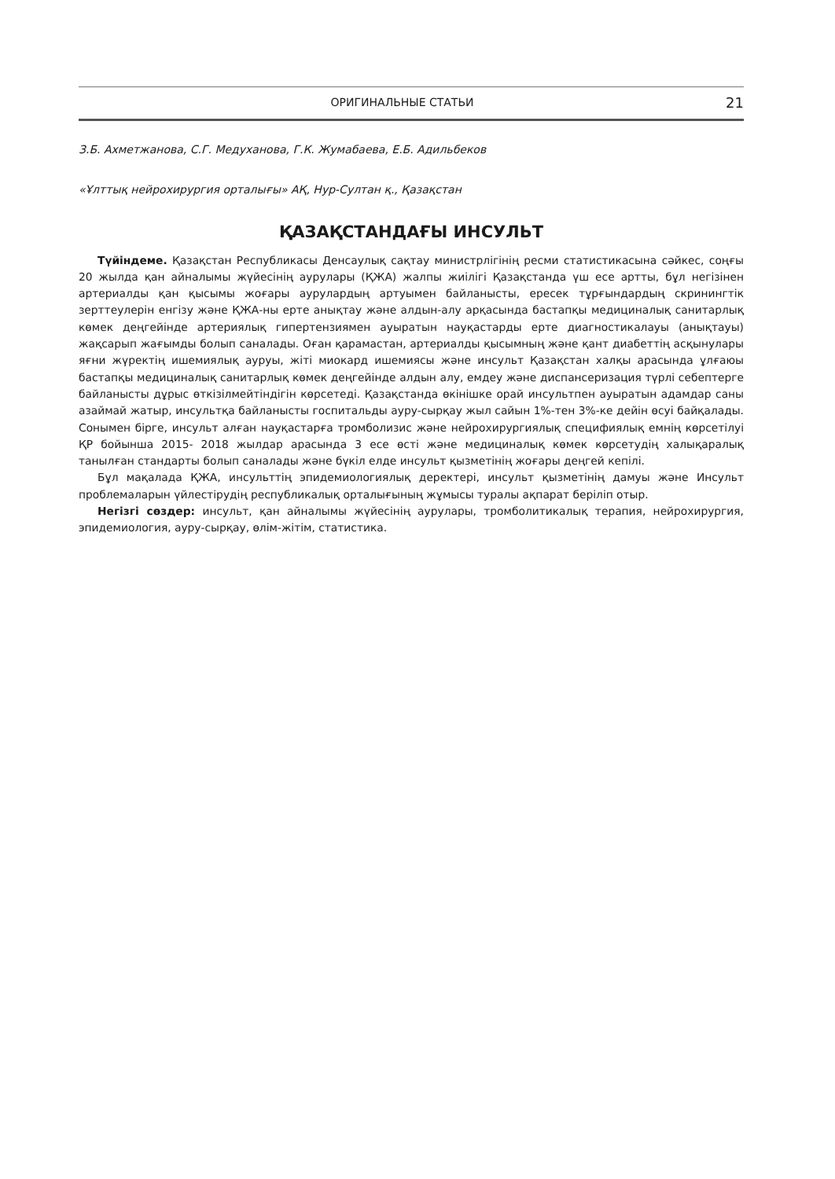ОРИГИНАЛЬНЫЕ СТАТЬИ 21
З.Б. Ахметжанова, С.Г. Медуханова, Г.К. Жумабаева, Е.Б. Адильбеков
«Ұлттық нейрохирургия орталығы» АҚ, Нур-Султан қ., Қазақстан
ҚАЗАҚСТАНДАҒЫ ИНСУЛЬТ
Түйіндеме. Қазақстан Республикасы Денсаулық сақтау министрлігінің ресми статистикасына сәйкес, соңғы 20 жылда қан айналымы жүйесінің аурулары (ҚЖА) жалпы жиілігі Қазақстанда үш есе артты, бұл негізінен артериалды қан қысымы жоғары аурулардың артуымен байланысты, ересек тұрғындардың скринингтік зерттеулерін енгізу және ҚЖА-ны ерте анықтау және алдын-алу арқасында бастапқы медициналық санитарлық көмек деңгейінде артериялық гипертензиямен ауыратын науқастарды ерте диагностикалауы (анықтауы) жақсарып жағымды болып саналады. Оған қарамастан, артериалды қысымның және қант диабеттің асқынулары яғни жүректің ишемиялық ауруы, жіті миокард ишемиясы және инсульт Қазақстан халқы арасында ұлғаюы бастапқы медициналық санитарлық көмек деңгейінде алдын алу, емдеу және диспансеризация түрлі себептерге байланысты дұрыс өткізілмейтіндігін көрсетеді. Қазақстанда өкінішке орай инсультпен ауыратын адамдар саны азаймай жатыр, инсультқа байланысты госпитальды ауру-сырқау жыл сайын 1%-тен 3%-ке дейін өсуі байқалады. Сонымен бірге, инсульт алған науқастарға тромболизис және нейрохирургиялық специфиялық емнің көрсетілуі ҚР бойынша 2015- 2018 жылдар арасында 3 есе өсті және медициналық көмек көрсетудің халықаралық танылған стандарты болып саналады және бүкіл елде инсульт қызметінің жоғары деңгей кепілі.
Бұл мақалада ҚЖА, инсульттің эпидемиологиялық деректері, инсульт қызметінің дамуы және Инсульт проблемаларын үйлестірудің республикалық орталығының жұмысы туралы ақпарат беріліп отыр.
Негізгі сөздер: инсульт, қан айналымы жүйесінің аурулары, тромболитикалық терапия, нейрохирургия, эпидемиология, ауру-сырқау, өлім-жітім, статистика.